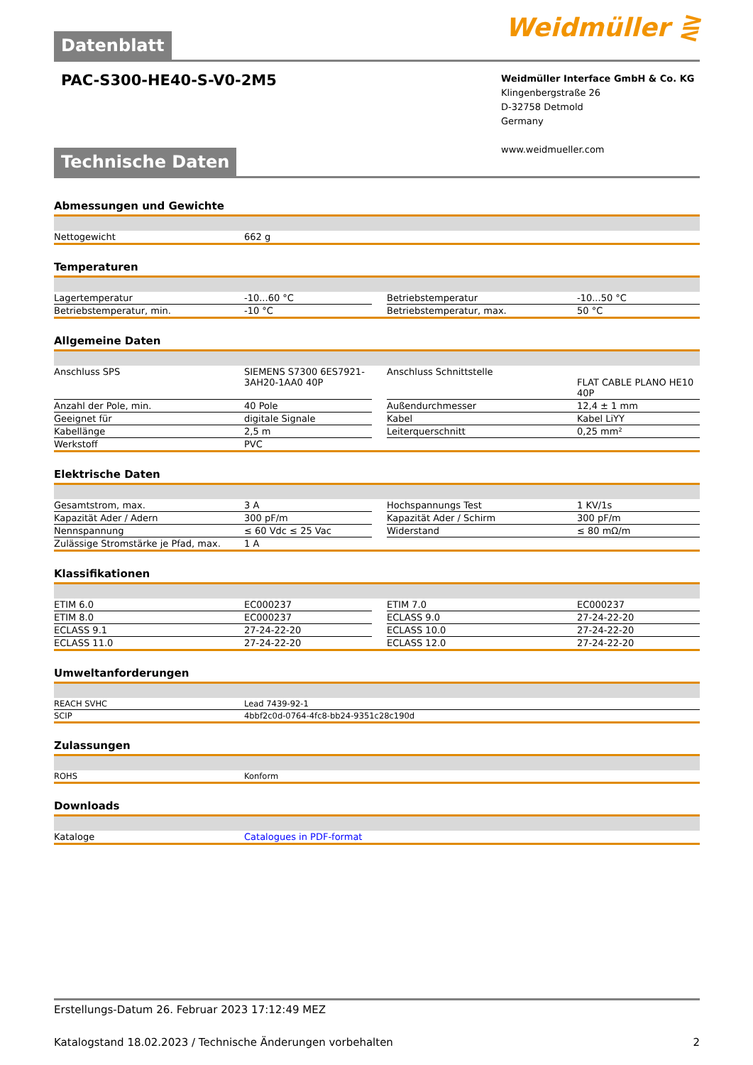Datenblatt
Weidmüller ⋛
PAC-S300-HE40-S-V0-2M5
Weidmüller Interface GmbH & Co. KG
Klingenbergstraße 26
D-32758 Detmold
Germany
www.weidmueller.com
Technische Daten
Abmessungen und Gewichte
| Nettogewicht | 662 g |
Temperaturen
| Lagertemperatur | -10...60 °C | | Betriebstemperatur | -10...50 °C |
| Betriebstemperatur, min. | -10 °C | | Betriebstemperatur, max. | 50 °C |
Allgemeine Daten
| Anschluss SPS | SIEMENS S7300 6ES7921-3AH20-1AA0 40P | | Anschluss Schnittstelle | FLAT CABLE PLANO HE10 40P |
| Anzahl der Pole, min. | 40 Pole | | Außendurchmesser | 12,4 ± 1 mm |
| Geeignet für | digitale Signale | | Kabel | Kabel LiYY |
| Kabellänge | 2,5 m | | Leiterquerschnitt | 0,25 mm² |
| Werkstoff | PVC | | | |
Elektrische Daten
| Gesamtstrom, max. | 3 A | | Hochspannungs Test | 1 KV/1s |
| Kapazität Ader / Adern | 300 pF/m | | Kapazität Ader / Schirm | 300 pF/m |
| Nennspannung | ≤ 60 Vdc ≤ 25 Vac | | Widerstand | ≤ 80 mΩ/m |
| Zulässige Stromstärke je Pfad, max. | 1 A | | | |
Klassifikationen
| ETIM 6.0 | EC000237 | | ETIM 7.0 | EC000237 |
| ETIM 8.0 | EC000237 | | ECLASS 9.0 | 27-24-22-20 |
| ECLASS 9.1 | 27-24-22-20 | | ECLASS 10.0 | 27-24-22-20 |
| ECLASS 11.0 | 27-24-22-20 | | ECLASS 12.0 | 27-24-22-20 |
Umweltanforderungen
| REACH SVHC | Lead 7439-92-1 |
| SCIP | 4bbf2c0d-0764-4fc8-bb24-9351c28c190d |
Zulassungen
| ROHS | Konform |
Downloads
| Kataloge | Catalogues in PDF-format |
Erstellungs-Datum 26. Februar 2023 17:12:49 MEZ
Katalogstand 18.02.2023 / Technische Änderungen vorbehalten 2